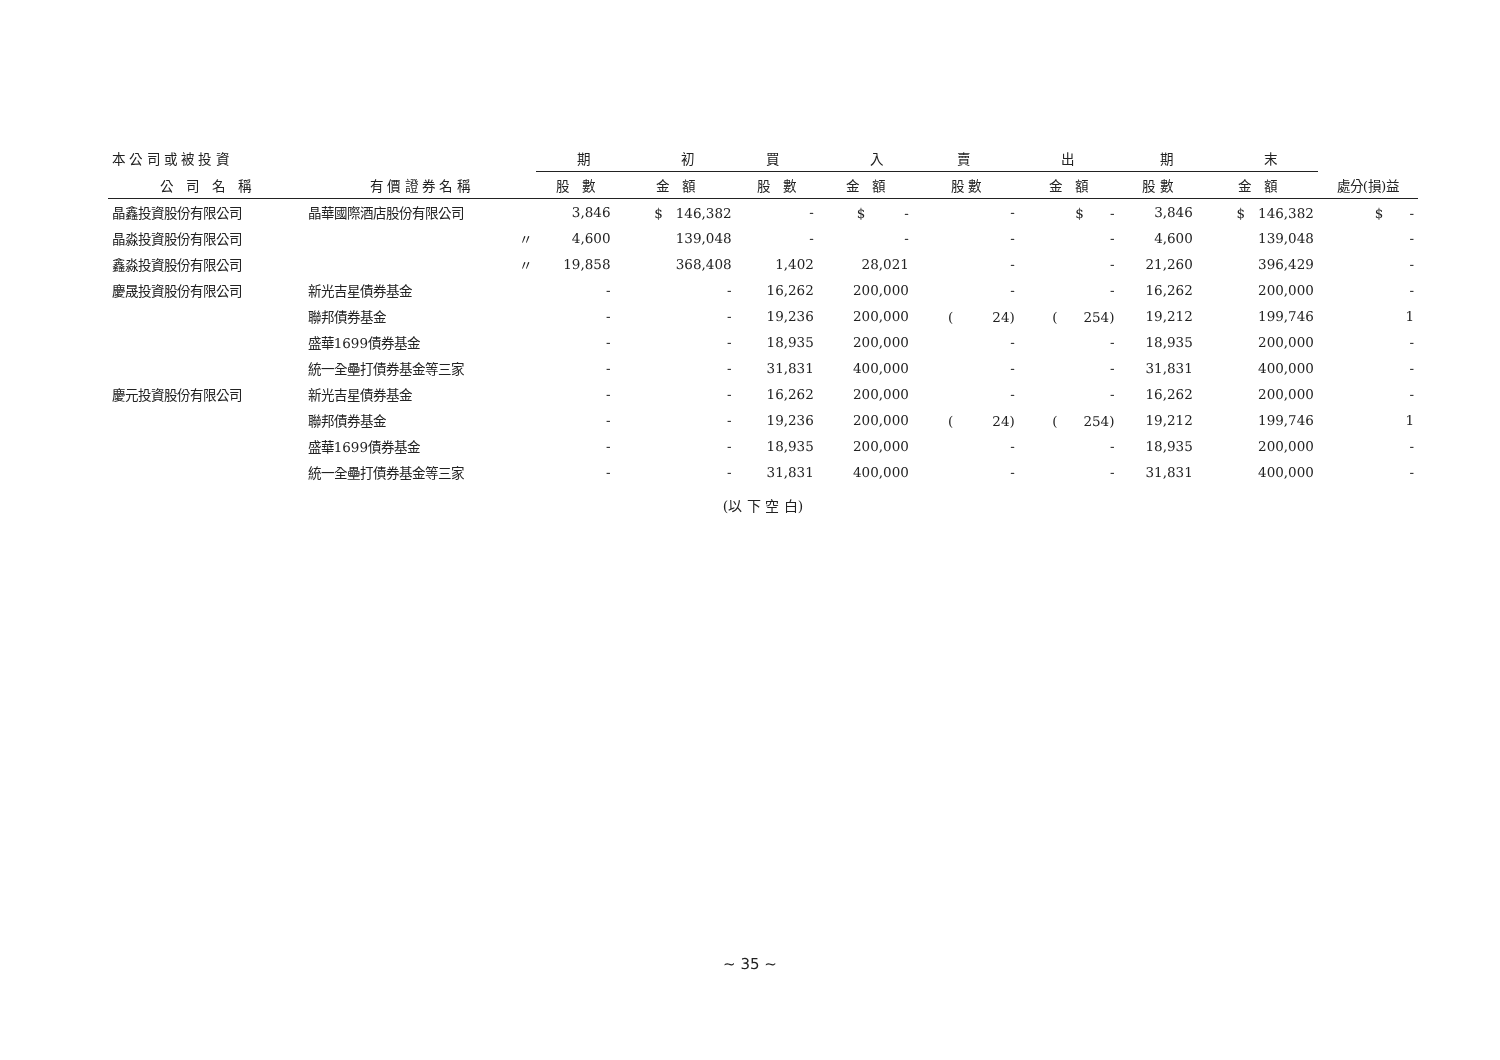| 本 公 司 或 被 投 資 | | 期 初 | | 買 入 | | 賣 出 | | 期 末 | | |
| --- | --- | --- | --- | --- | --- | --- | --- | --- | --- | --- |
| 公 司 名 稱 | 有 價 證 券 名 稱 | 股 數 | 金 額 | 股 數 | 金 額 | 股 數 | 金 額 | 股 數 | 金 額 | 處分(損)益 |
| 晶鑫投資股份有限公司 | 晶華國際酒店股份有限公司 | 3,846 | $ 146,382 | - | $ - | - | $ - | 3,846 | $ 146,382 | $ - |
| 晶淼投資股份有限公司 | 〃 | 4,600 | 139,048 | - | - | - | - | 4,600 | 139,048 | - |
| 鑫淼投資股份有限公司 | 〃 | 19,858 | 368,408 | 1,402 | 28,021 | - | - | 21,260 | 396,429 | - |
| 慶晟投資股份有限公司 | 新光吉星債券基金 | - | - | 16,262 | 200,000 | - | - | 16,262 | 200,000 | - |
| | 聯邦債券基金 | - | - | 19,236 | 200,000 | ( 24) | ( 254) | 19,212 | 199,746 | 1 |
| | 盛華1699債券基金 | - | - | 18,935 | 200,000 | - | - | 18,935 | 200,000 | - |
| | 統一全壘打債券基金等三家 | - | - | 31,831 | 400,000 | - | - | 31,831 | 400,000 | - |
| 慶元投資股份有限公司 | 新光吉星債券基金 | - | - | 16,262 | 200,000 | - | - | 16,262 | 200,000 | - |
| | 聯邦債券基金 | - | - | 19,236 | 200,000 | ( 24) | ( 254) | 19,212 | 199,746 | 1 |
| | 盛華1699債券基金 | - | - | 18,935 | 200,000 | - | - | 18,935 | 200,000 | - |
| | 統一全壘打債券基金等三家 | - | - | 31,831 | 400,000 | - | - | 31,831 | 400,000 | - |
(以 下 空 白)
~ 35 ~